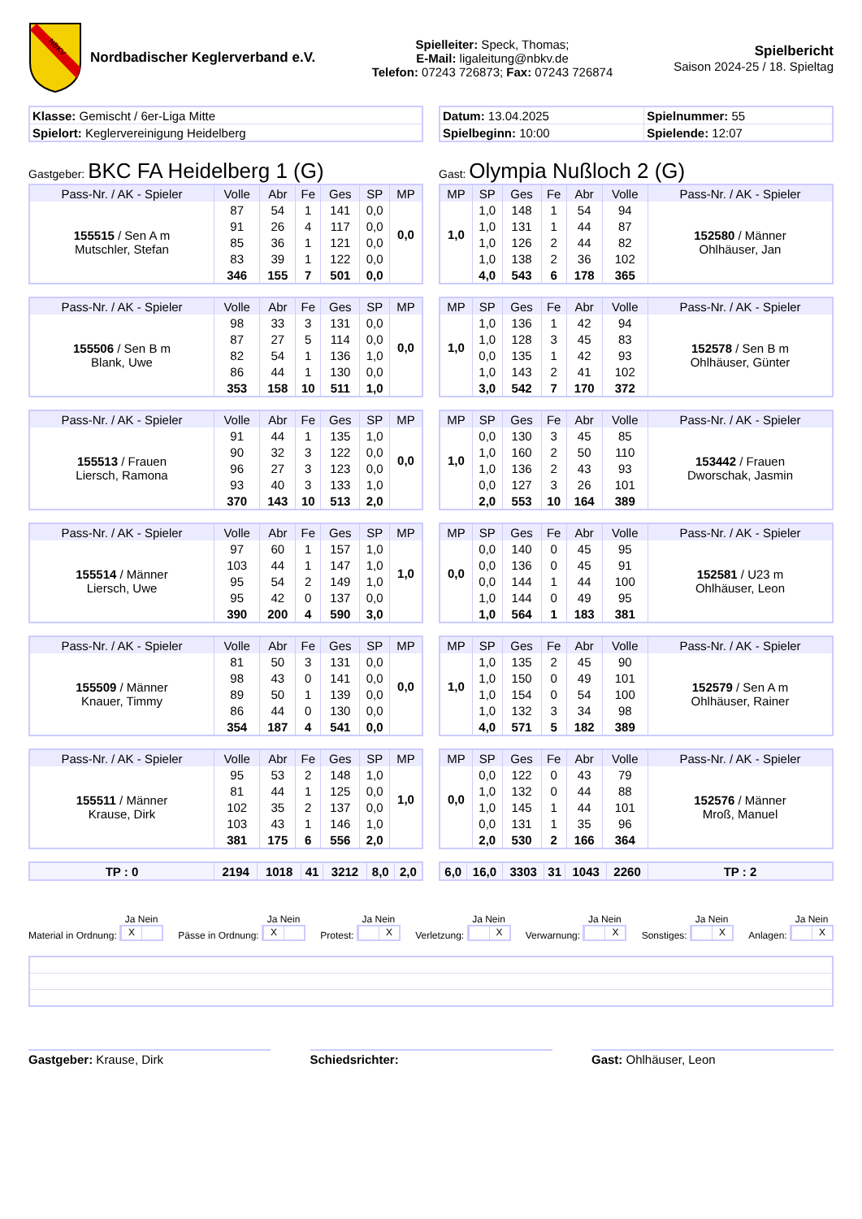NBKV
Nordbadischer Keglerverband e.V.
Spielleiter: Speck, Thomas;
E-Mail: ligaleitung@nbkv.de
Telefon: 07243 726873; Fax: 07243 726874
Spielbericht
Saison 2024-25 / 18. Spieltag
| Klasse: Gemischt / 6er-Liga Mitte |
| Spielort: Keglervereinigung Heidelberg |
| Datum: 13.04.2025 | Spielnummer: 55 |
| Spielbeginn: 10:00 | Spielende: 12:07 |
Gastgeber: BKC FA Heidelberg 1 (G)
Gast: Olympia Nußloch 2 (G)
| Pass-Nr. / AK - Spieler | Volle | Abr | Fe | Ges | SP | MP |
| --- | --- | --- | --- | --- | --- | --- |
| 155515 / Sen A m Mutschler, Stefan | 87 | 54 | 1 | 141 | 0,0 | 0,0 |
| | 91 | 26 | 4 | 117 | 0,0 | |
| | 85 | 36 | 1 | 121 | 0,0 | |
| | 83 | 39 | 1 | 122 | 0,0 | |
| | 346 | 155 | 7 | 501 | 0,0 | |
| MP | SP | Ges | Fe | Abr | Volle | Pass-Nr. / AK - Spieler |
| --- | --- | --- | --- | --- | --- | --- |
| 1,0 | 1,0 | 148 | 1 | 54 | 94 | 152580 / Männer Ohlhäuser, Jan |
| | 1,0 | 131 | 1 | 44 | 87 | |
| | 1,0 | 126 | 2 | 44 | 82 | |
| | 1,0 | 138 | 2 | 36 | 102 | |
| | 4,0 | 543 | 6 | 178 | 365 | |
| Pass-Nr. / AK - Spieler | Volle | Abr | Fe | Ges | SP | MP |
| --- | --- | --- | --- | --- | --- | --- |
| 155506 / Sen B m Blank, Uwe | 98 | 33 | 3 | 131 | 0,0 | 0,0 |
| | 87 | 27 | 5 | 114 | 0,0 | |
| | 82 | 54 | 1 | 136 | 1,0 | |
| | 86 | 44 | 1 | 130 | 0,0 | |
| | 353 | 158 | 10 | 511 | 1,0 | |
| MP | SP | Ges | Fe | Abr | Volle | Pass-Nr. / AK - Spieler |
| --- | --- | --- | --- | --- | --- | --- |
| 1,0 | 1,0 | 136 | 1 | 42 | 94 | 152578 / Sen B m Ohlhäuser, Günter |
| | 1,0 | 128 | 3 | 45 | 83 | |
| | 0,0 | 135 | 1 | 42 | 93 | |
| | 1,0 | 143 | 2 | 41 | 102 | |
| | 3,0 | 542 | 7 | 170 | 372 | |
| Pass-Nr. / AK - Spieler | Volle | Abr | Fe | Ges | SP | MP |
| --- | --- | --- | --- | --- | --- | --- |
| 155513 / Frauen Liersch, Ramona | 91 | 44 | 1 | 135 | 1,0 | 0,0 |
| | 90 | 32 | 3 | 122 | 0,0 | |
| | 96 | 27 | 3 | 123 | 0,0 | |
| | 93 | 40 | 3 | 133 | 1,0 | |
| | 370 | 143 | 10 | 513 | 2,0 | |
| MP | SP | Ges | Fe | Abr | Volle | Pass-Nr. / AK - Spieler |
| --- | --- | --- | --- | --- | --- | --- |
| 1,0 | 0,0 | 130 | 3 | 45 | 85 | 153442 / Frauen Dworschak, Jasmin |
| | 1,0 | 160 | 2 | 50 | 110 | |
| | 1,0 | 136 | 2 | 43 | 93 | |
| | 0,0 | 127 | 3 | 26 | 101 | |
| | 2,0 | 553 | 10 | 164 | 389 | |
| Pass-Nr. / AK - Spieler | Volle | Abr | Fe | Ges | SP | MP |
| --- | --- | --- | --- | --- | --- | --- |
| 155514 / Männer Liersch, Uwe | 97 | 60 | 1 | 157 | 1,0 | 1,0 |
| | 103 | 44 | 1 | 147 | 1,0 | |
| | 95 | 54 | 2 | 149 | 1,0 | |
| | 95 | 42 | 0 | 137 | 0,0 | |
| | 390 | 200 | 4 | 590 | 3,0 | |
| MP | SP | Ges | Fe | Abr | Volle | Pass-Nr. / AK - Spieler |
| --- | --- | --- | --- | --- | --- | --- |
| 0,0 | 0,0 | 140 | 0 | 45 | 95 | 152581 / U23 m Ohlhäuser, Leon |
| | 0,0 | 136 | 0 | 45 | 91 | |
| | 0,0 | 144 | 1 | 44 | 100 | |
| | 1,0 | 144 | 0 | 49 | 95 | |
| | 1,0 | 564 | 1 | 183 | 381 | |
| Pass-Nr. / AK - Spieler | Volle | Abr | Fe | Ges | SP | MP |
| --- | --- | --- | --- | --- | --- | --- |
| 155509 / Männer Knauer, Timmy | 81 | 50 | 3 | 131 | 0,0 | 0,0 |
| | 98 | 43 | 0 | 141 | 0,0 | |
| | 89 | 50 | 1 | 139 | 0,0 | |
| | 86 | 44 | 0 | 130 | 0,0 | |
| | 354 | 187 | 4 | 541 | 0,0 | |
| MP | SP | Ges | Fe | Abr | Volle | Pass-Nr. / AK - Spieler |
| --- | --- | --- | --- | --- | --- | --- |
| 1,0 | 1,0 | 135 | 2 | 45 | 90 | 152579 / Sen A m Ohlhäuser, Rainer |
| | 1,0 | 150 | 0 | 49 | 101 | |
| | 1,0 | 154 | 0 | 54 | 100 | |
| | 1,0 | 132 | 3 | 34 | 98 | |
| | 4,0 | 571 | 5 | 182 | 389 | |
| Pass-Nr. / AK - Spieler | Volle | Abr | Fe | Ges | SP | MP |
| --- | --- | --- | --- | --- | --- | --- |
| 155511 / Männer Krause, Dirk | 95 | 53 | 2 | 148 | 1,0 | 1,0 |
| | 81 | 44 | 1 | 125 | 0,0 | |
| | 102 | 35 | 2 | 137 | 0,0 | |
| | 103 | 43 | 1 | 146 | 1,0 | |
| | 381 | 175 | 6 | 556 | 2,0 | |
| MP | SP | Ges | Fe | Abr | Volle | Pass-Nr. / AK - Spieler |
| --- | --- | --- | --- | --- | --- | --- |
| 0,0 | 0,0 | 122 | 0 | 43 | 79 | 152576 / Männer Mroß, Manuel |
| | 1,0 | 132 | 0 | 44 | 88 | |
| | 1,0 | 145 | 1 | 44 | 101 | |
| | 0,0 | 131 | 1 | 35 | 96 | |
| | 2,0 | 530 | 2 | 166 | 364 | |
| TP : 0 | 2194 | 1018 | 41 | 3212 | 8,0 | 2,0 |
| 6,0 | 16,0 | 3303 | 31 | 1043 | 2260 | TP : 2 |
Material in Ordnung:
Ja Nein
X
Pässe in Ordnung:
Ja Nein
X
Protest:
Ja Nein
X
Verletzung:
Ja Nein
X
Verwarnung:
Ja Nein
X
Sonstiges:
Ja Nein
X
Anlagen:
Ja Nein
X
Gastgeber: Krause, Dirk Schiedsrichter: Gast: Ohlhäuser, Leon